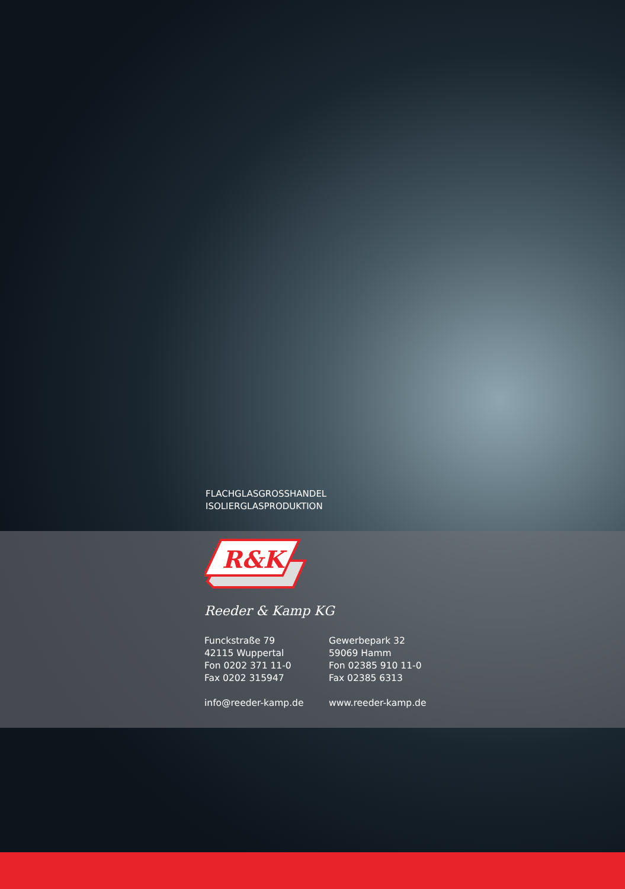FLACHGLASGROSSHANDEL
ISOLIERGLASPRODUKTION
R&K
Reeder & Kamp KG
Funckstraße 79
42115 Wuppertal
Fon 0202 371 11-0
Fax 0202 315947
info@reeder-kamp.de
Gewerbepark 32
59069 Hamm
Fon 02385 910 11-0
Fax 02385 6313
www.reeder-kamp.de